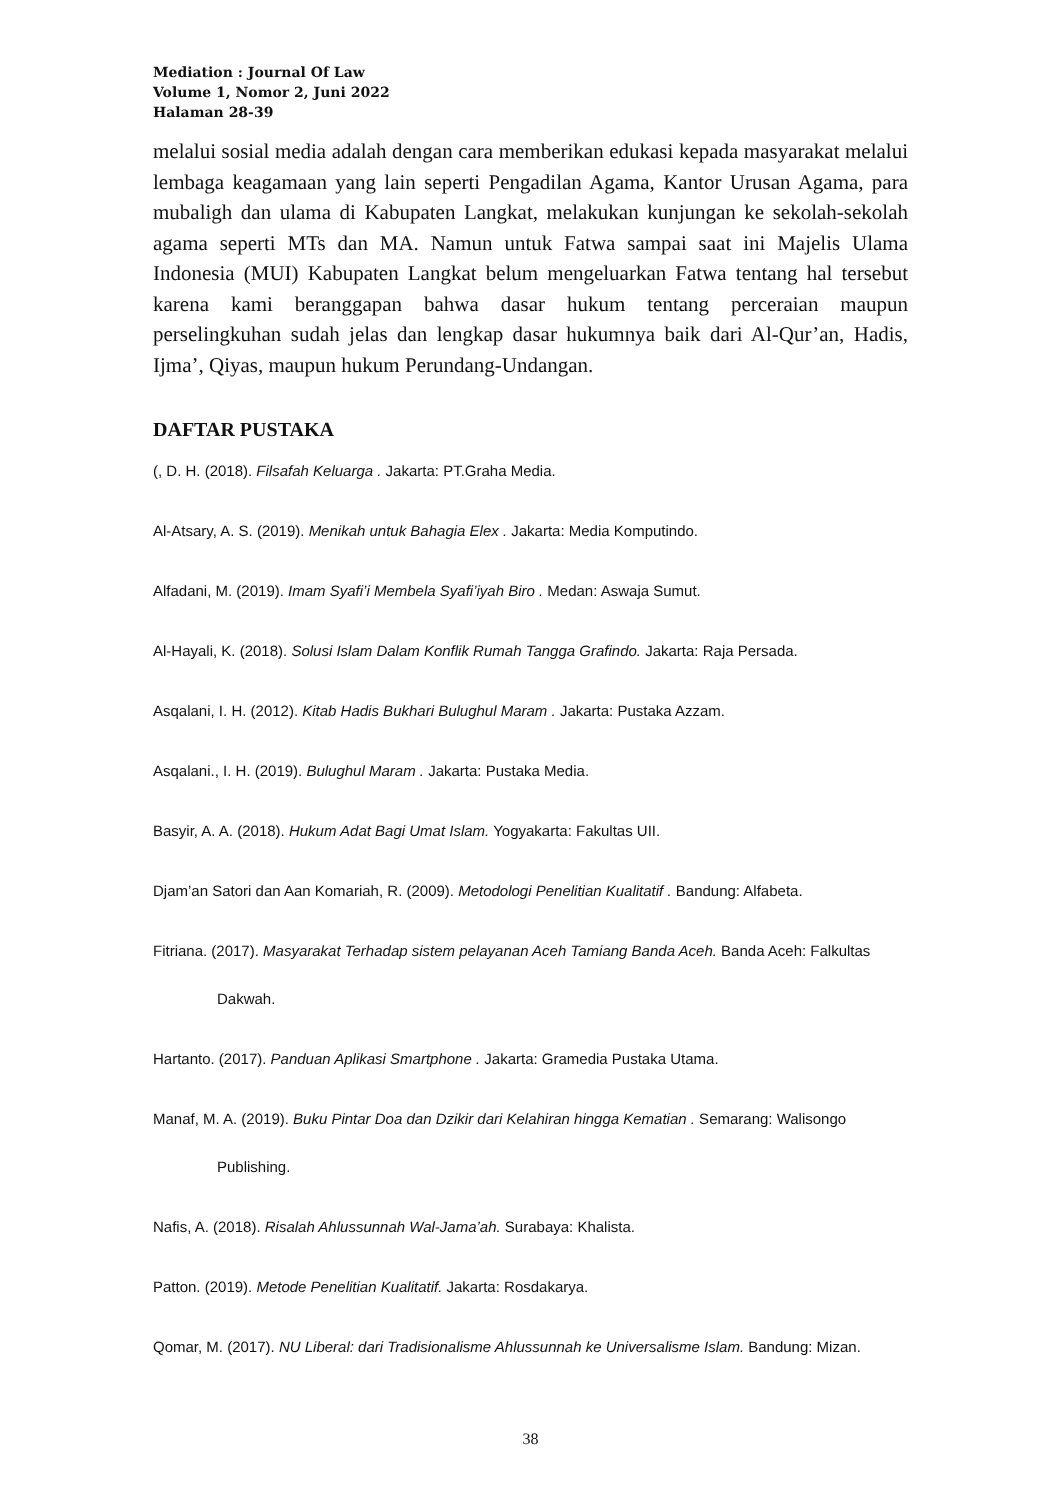Mediation : Journal Of Law
Volume 1, Nomor 2, Juni 2022
Halaman 28-39
melalui sosial media adalah dengan cara memberikan edukasi kepada masyarakat melalui lembaga keagamaan yang lain seperti Pengadilan Agama, Kantor Urusan Agama, para mubaligh dan ulama di Kabupaten Langkat, melakukan kunjungan ke sekolah-sekolah agama seperti MTs dan MA. Namun untuk Fatwa sampai saat ini Majelis Ulama Indonesia (MUI) Kabupaten Langkat belum mengeluarkan Fatwa tentang hal tersebut karena kami beranggapan bahwa dasar hukum tentang perceraian maupun perselingkuhan sudah jelas dan lengkap dasar hukumnya baik dari Al-Qur’an, Hadis, Ijma’, Qiyas, maupun hukum Perundang-Undangan.
DAFTAR PUSTAKA
(, D. H. (2018). Filsafah Keluarga . Jakarta: PT.Graha Media.
Al-Atsary, A. S. (2019). Menikah untuk Bahagia Elex . Jakarta: Media Komputindo.
Alfadani, M. (2019). Imam Syafi’i Membela Syafi’iyah Biro . Medan: Aswaja Sumut.
Al-Hayali, K. (2018). Solusi Islam Dalam Konflik Rumah Tangga Grafindo. Jakarta: Raja Persada.
Asqalani, I. H. (2012). Kitab Hadis Bukhari Bulughul Maram . Jakarta: Pustaka Azzam.
Asqalani., I. H. (2019). Bulughul Maram . Jakarta: Pustaka Media.
Basyir, A. A. (2018). Hukum Adat Bagi Umat Islam. Yogyakarta: Fakultas UII.
Djam’an Satori dan Aan Komariah, R. (2009). Metodologi Penelitian Kualitatif . Bandung: Alfabeta.
Fitriana. (2017). Masyarakat Terhadap sistem pelayanan Aceh Tamiang Banda Aceh. Banda Aceh: Falkultas Dakwah.
Hartanto. (2017). Panduan Aplikasi Smartphone . Jakarta: Gramedia Pustaka Utama.
Manaf, M. A. (2019). Buku Pintar Doa dan Dzikir dari Kelahiran hingga Kematian . Semarang: Walisongo Publishing.
Nafis, A. (2018). Risalah Ahlussunnah Wal-Jama’ah. Surabaya: Khalista.
Patton. (2019). Metode Penelitian Kualitatif. Jakarta: Rosdakarya.
Qomar, M. (2017). NU Liberal: dari Tradisionalisme Ahlussunnah ke Universalisme Islam. Bandung: Mizan.
38